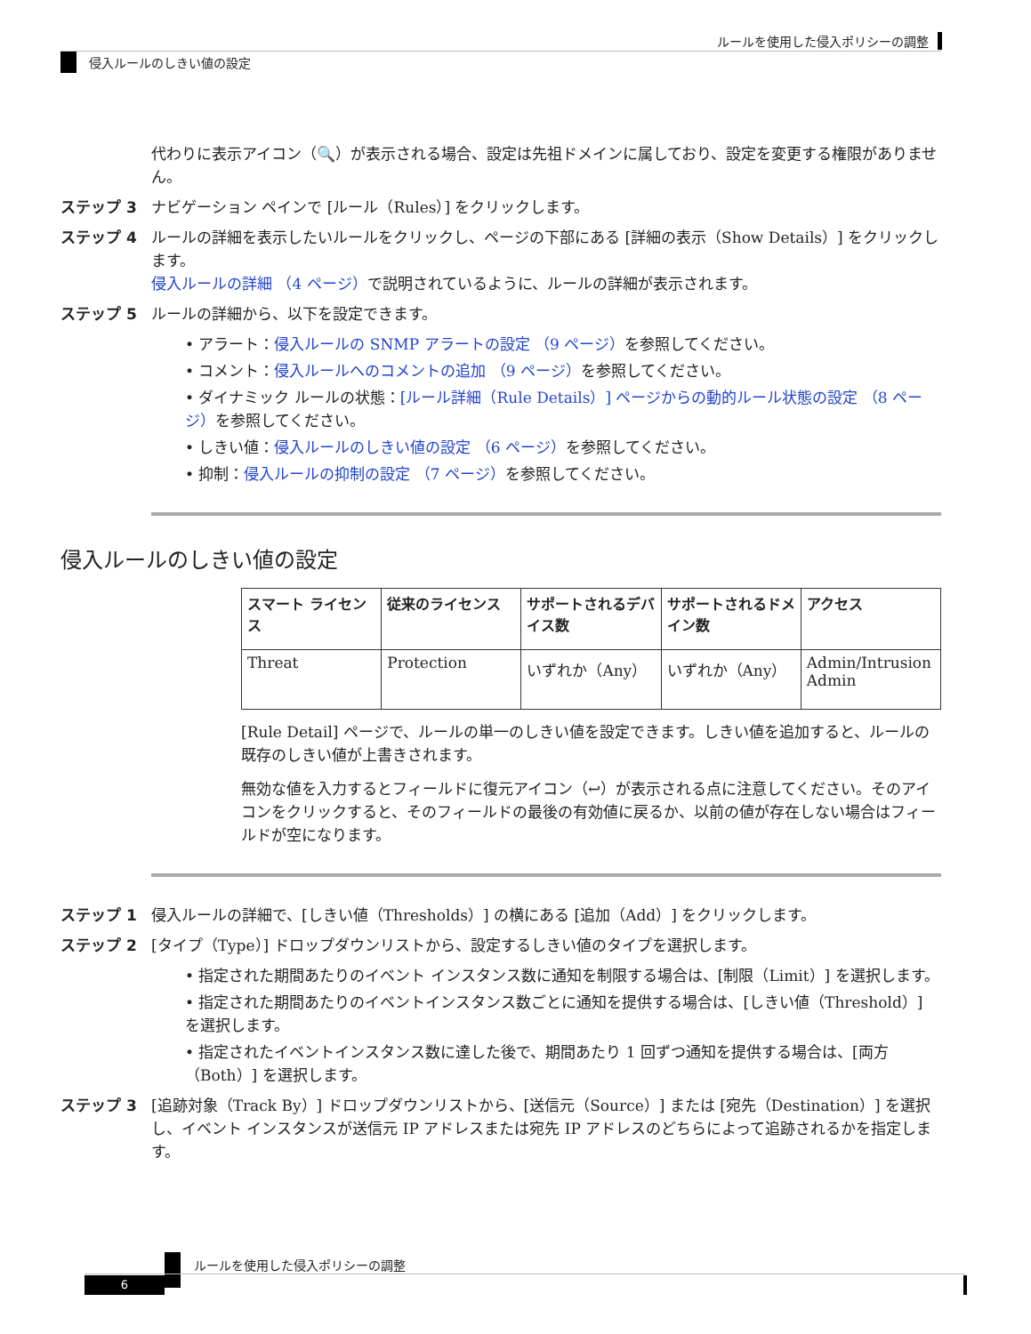ルールを使用した侵入ポリシーの調整
侵入ルールのしきい値の設定
代わりに表示アイコン（🔍）が表示される場合、設定は先祖ドメインに属しており、設定を変更する権限がありません。
ステップ 3 ナビゲーション ペインで [ルール（Rules）] をクリックします。
ステップ 4 ルールの詳細を表示したいルールをクリックし、ページの下部にある [詳細の表示（Show Details）] をクリックします。
侵入ルールの詳細 （4 ページ）で説明されているように、ルールの詳細が表示されます。
ステップ 5 ルールの詳細から、以下を設定できます。
• アラート：侵入ルールの SNMP アラートの設定 （9 ページ）を参照してください。
• コメント：侵入ルールへのコメントの追加 （9 ページ）を参照してください。
• ダイナミック ルールの状態：[ルール詳細（Rule Details）] ページからの動的ルール状態の設定 （8 ページ）を参照してください。
• しきい値：侵入ルールのしきい値の設定 （6 ページ）を参照してください。
• 抑制：侵入ルールの抑制の設定 （7 ページ）を参照してください。
侵入ルールのしきい値の設定
| スマート ライセンス | 従来のライセンス | サポートされるデバイス数 | サポートされるドメイン数 | アクセス |
| --- | --- | --- | --- | --- |
| Threat | Protection | いずれか（Any） | いずれか（Any） | Admin/Intrusion Admin |
[Rule Detail] ページで、ルールの単一のしきい値を設定できます。しきい値を追加すると、ルールの既存のしきい値が上書きされます。
無効な値を入力するとフィールドに復元アイコン（↩）が表示される点に注意してください。そのアイコンをクリックすると、そのフィールドの最後の有効値に戻るか、以前の値が存在しない場合はフィールドが空になります。
ステップ 1 侵入ルールの詳細で、[しきい値（Thresholds）] の横にある [追加（Add）] をクリックします。
ステップ 2 [タイプ（Type）] ドロップダウンリストから、設定するしきい値のタイプを選択します。
• 指定された期間あたりのイベント インスタンス数に通知を制限する場合は、[制限（Limit）] を選択します。
• 指定された期間あたりのイベントインスタンス数ごとに通知を提供する場合は、[しきい値（Threshold）] を選択します。
• 指定されたイベントインスタンス数に達した後で、期間あたり 1 回ずつ通知を提供する場合は、[両方（Both）] を選択します。
ステップ 3 [追跡対象（Track By）] ドロップダウンリストから、[送信元（Source）] または [宛先（Destination）] を選択し、イベント インスタンスが送信元 IP アドレスまたは宛先 IP アドレスのどちらによって追跡されるかを指定します。
ルールを使用した侵入ポリシーの調整
6